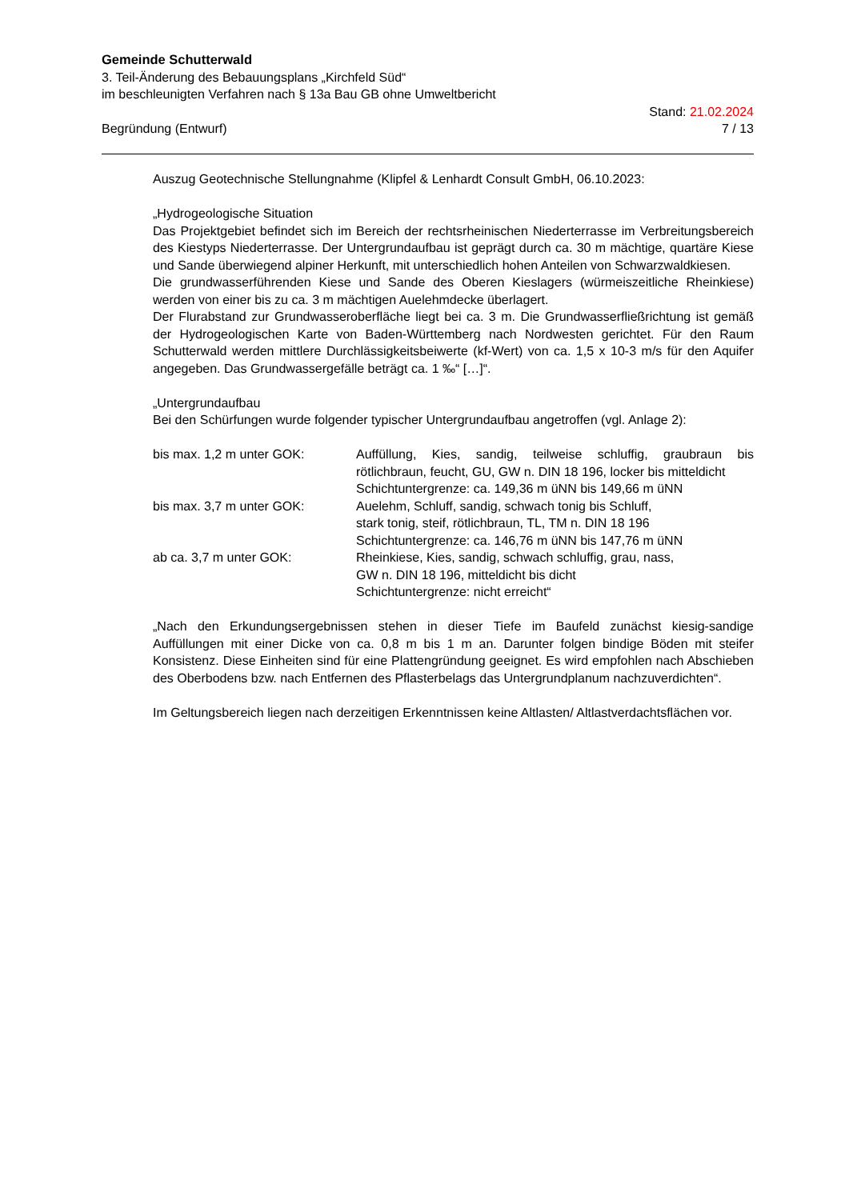Gemeinde Schutterwald
3. Teil-Änderung des Bebauungsplans „Kirchfeld Süd“
im beschleunigten Verfahren nach § 13a Bau GB ohne Umweltbericht
Begründung (Entwurf) Stand: 21.02.2024
7 / 13
Auszug Geotechnische Stellungnahme (Klipfel & Lenhardt Consult GmbH, 06.10.2023:
„Hydrogeologische Situation
Das Projektgebiet befindet sich im Bereich der rechtsrheinischen Niederterrasse im Verbreitungsbereich des Kiestyps Niederterrasse. Der Untergrundaufbau ist geprägt durch ca. 30 m mächtige, quartäre Kiese und Sande überwiegend alpiner Herkunft, mit unterschiedlich hohen Anteilen von Schwarzwaldkiesen.
Die grundwasserführenden Kiese und Sande des Oberen Kieslagers (würmeiszeitliche Rheinkiese) werden von einer bis zu ca. 3 m mächtigen Auelehmdecke überlagert.
Der Flurabstand zur Grundwasseroberfläche liegt bei ca. 3 m. Die Grundwasserfließrichtung ist gemäß der Hydrogeologischen Karte von Baden-Württemberg nach Nordwesten gerichtet. Für den Raum Schutterwald werden mittlere Durchlässigkeitsbeiwerte (kf-Wert) von ca. 1,5 x 10-3 m/s für den Aquifer angegeben. Das Grundwassergefälle beträgt ca. 1 ‰“ […]“.
„Untergrundaufbau
Bei den Schürfungen wurde folgender typischer Untergrundaufbau angetroffen (vgl. Anlage 2):
| bis max. 1,2 m unter GOK: | Auffüllung, Kies, sandig, teilweise schluffig, graubraun bis rötlichbraun, feucht, GU, GW n. DIN 18 196, locker bis mitteldicht Schichtuntergrenze: ca. 149,36 m üNN bis 149,66 m üNN |
| bis max. 3,7 m unter GOK: | Auelehm, Schluff, sandig, schwach tonig bis Schluff, stark tonig, steif, rötlichbraun, TL, TM n. DIN 18 196 Schichtuntergrenze: ca. 146,76 m üNN bis 147,76 m üNN |
| ab ca. 3,7 m unter GOK: | Rheinkiese, Kies, sandig, schwach schluffig, grau, nass, GW n. DIN 18 196, mitteldicht bis dicht Schichtuntergrenze: nicht erreicht“ |
„Nach den Erkundungsergebnissen stehen in dieser Tiefe im Baufeld zunächst kiesig-sandige Auffüllungen mit einer Dicke von ca. 0,8 m bis 1 m an. Darunter folgen bindige Böden mit steifer Konsistenz. Diese Einheiten sind für eine Plattengründung geeignet. Es wird empfohlen nach Abschieben des Oberbodens bzw. nach Entfernen des Pflasterbelags das Untergrundplanum nachzuverdichten“.
Im Geltungsbereich liegen nach derzeitigen Erkenntnissen keine Altlasten/ Altlastverdachtsflächen vor.